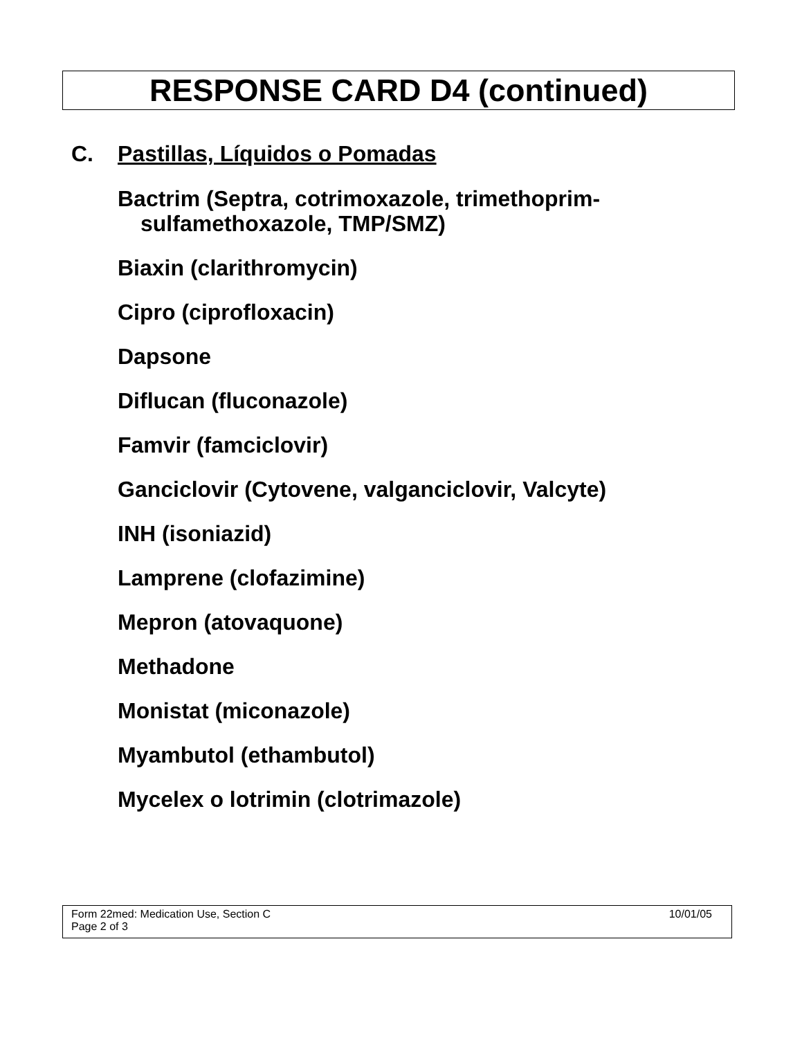RESPONSE CARD D4 (continued)
C. Pastillas, Líquidos o Pomadas
Bactrim (Septra, cotrimoxazole, trimethoprim-sulfamethoxazole, TMP/SMZ)
Biaxin (clarithromycin)
Cipro (ciprofloxacin)
Dapsone
Diflucan (fluconazole)
Famvir (famciclovir)
Ganciclovir (Cytovene, valganciclovir, Valcyte)
INH (isoniazid)
Lamprene (clofazimine)
Mepron (atovaquone)
Methadone
Monistat (miconazole)
Myambutol (ethambutol)
Mycelex o lotrimin (clotrimazole)
10/01/05 Form 22med: Medication Use, Section C
Page 2 of 3